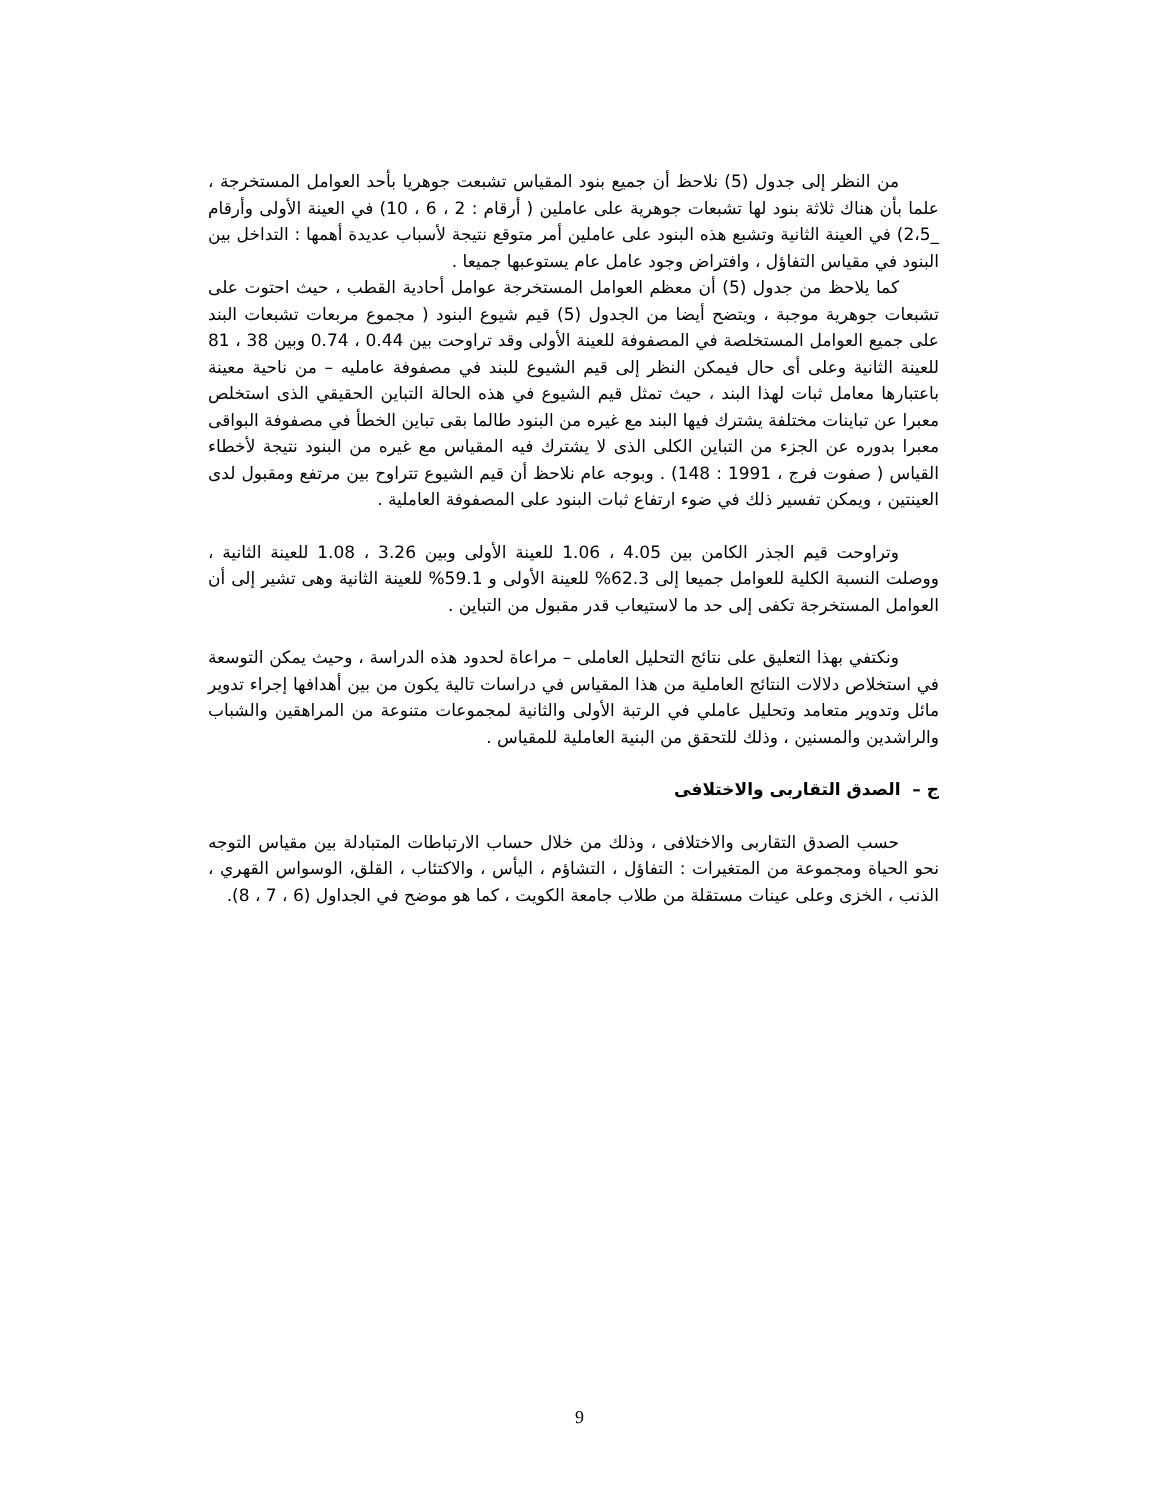من النظر إلى جدول (5) نلاحظ أن جميع بنود المقياس تشبعت جوهريا بأحد العوامل المستخرجة ، علما بأن هناك ثلاثة بنود لها تشبعات جوهرية على عاملين ( أرقام : 2 ، 6 ، 10) في العينة الأولى وأرقام _2،5) في العينة الثانية وتشبع هذه البنود على عاملين أمر متوقع نتيجة لأسباب عديدة أهمها : التداخل بين البنود في مقياس التفاؤل ، وافتراض وجود عامل عام يستوعبها جميعا .
كما يلاحظ من جدول (5) أن معظم العوامل المستخرجة عوامل أحادية القطب ، حيث احتوت على تشبعات جوهرية موجبة ، ويتضح أيضا من الجدول (5) قيم شيوع البنود ( مجموع مربعات تشبعات البند على جميع العوامل المستخلصة في المصفوفة للعينة الأولى وقد تراوحت بين 0.44 ، 0.74 وبين 38 ، 81 للعينة الثانية وعلى أى حال فيمكن النظر إلى قيم الشيوع للبند في مصفوفة عامليه – من ناحية معينة باعتبارها معامل ثبات لهذا البند ، حيث تمثل قيم الشيوع في هذه الحالة التباين الحقيقي الذى استخلص معبرا عن تباينات مختلفة يشترك فيها البند مع غيره من البنود طالما بقى تباين الخطأ في مصفوفة البواقى معبرا بدوره عن الجزء من التباين الكلى الذى لا يشترك فيه المقياس مع غيره من البنود نتيجة لأخطاء القياس ( صفوت فرج ، 1991 : 148) . وبوجه عام نلاحظ أن قيم الشيوع تتراوح بين مرتفع ومقبول لدى العينتين ، ويمكن تفسير ذلك في ضوء ارتفاع ثبات البنود على المصفوفة العاملية .
وتراوحت قيم الجذر الكامن بين 4.05 ، 1.06 للعينة الأولى وبين 3.26 ، 1.08 للعينة الثانية ، ووصلت النسبة الكلية للعوامل جميعا إلى 62.3% للعينة الأولى و 59.1% للعينة الثانية وهى تشير إلى أن العوامل المستخرجة تكفى إلى حد ما لاستيعاب قدر مقبول من التباين .
ونكتفي بهذا التعليق على نتائج التحليل العاملى – مراعاة لحدود هذه الدراسة ، وحيث يمكن التوسعة في استخلاص دلالات النتائج العاملية من هذا المقياس في دراسات تالية يكون من بين أهدافها إجراء تدوير مائل وتدوير متعامد وتحليل عاملي في الرتبة الأولى والثانية لمجموعات متنوعة من المراهقين والشباب والراشدين والمسنين ، وذلك للتحقق من البنية العاملية للمقياس .
ج – الصدق التقاربى والاختلافى
حسب الصدق التقاربى والاختلافى ، وذلك من خلال حساب الارتباطات المتبادلة بين مقياس التوجه نحو الحياة ومجموعة من المتغيرات : التفاؤل ، التشاؤم ، اليأس ، والاكتئاب ، القلق، الوسواس القهري ، الذنب ، الخزى وعلى عينات مستقلة من طلاب جامعة الكويت ، كما هو موضح في الجداول (6 ، 7 ، 8).
9